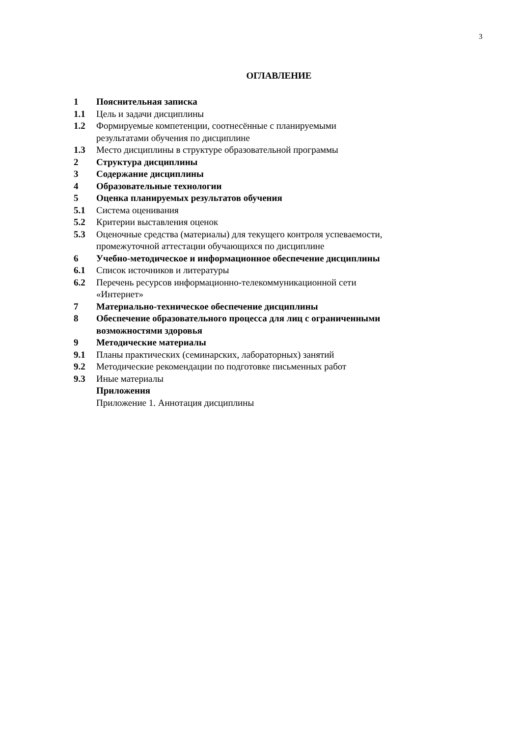3
ОГЛАВЛЕНИЕ
| 1 | Пояснительная записка |
| 1.1 | Цель и задачи дисциплины |
| 1.2 | Формируемые компетенции, соотнесённые с планируемыми результатами обучения по дисциплине |
| 1.3 | Место дисциплины в структуре образовательной программы |
| 2 | Структура дисциплины |
| 3 | Содержание дисциплины |
| 4 | Образовательные технологии |
| 5 | Оценка планируемых результатов обучения |
| 5.1 | Система оценивания |
| 5.2 | Критерии выставления оценок |
| 5.3 | Оценочные средства (материалы) для текущего контроля успеваемости, промежуточной аттестации обучающихся по дисциплине |
| 6 | Учебно-методическое и информационное обеспечение дисциплины |
| 6.1 | Список источников и литературы |
| 6.2 | Перечень ресурсов информационно-телекоммуникационной сети «Интернет» |
| 7 | Материально-техническое обеспечение дисциплины |
| 8 | Обеспечение образовательного процесса для лиц с ограниченными возможностями здоровья |
| 9 | Методические материалы |
| 9.1 | Планы практических (семинарских, лабораторных) занятий |
| 9.2 | Методические рекомендации по подготовке письменных работ |
| 9.3 | Иные материалы |
| | Приложения |
| | Приложение 1. Аннотация дисциплины |